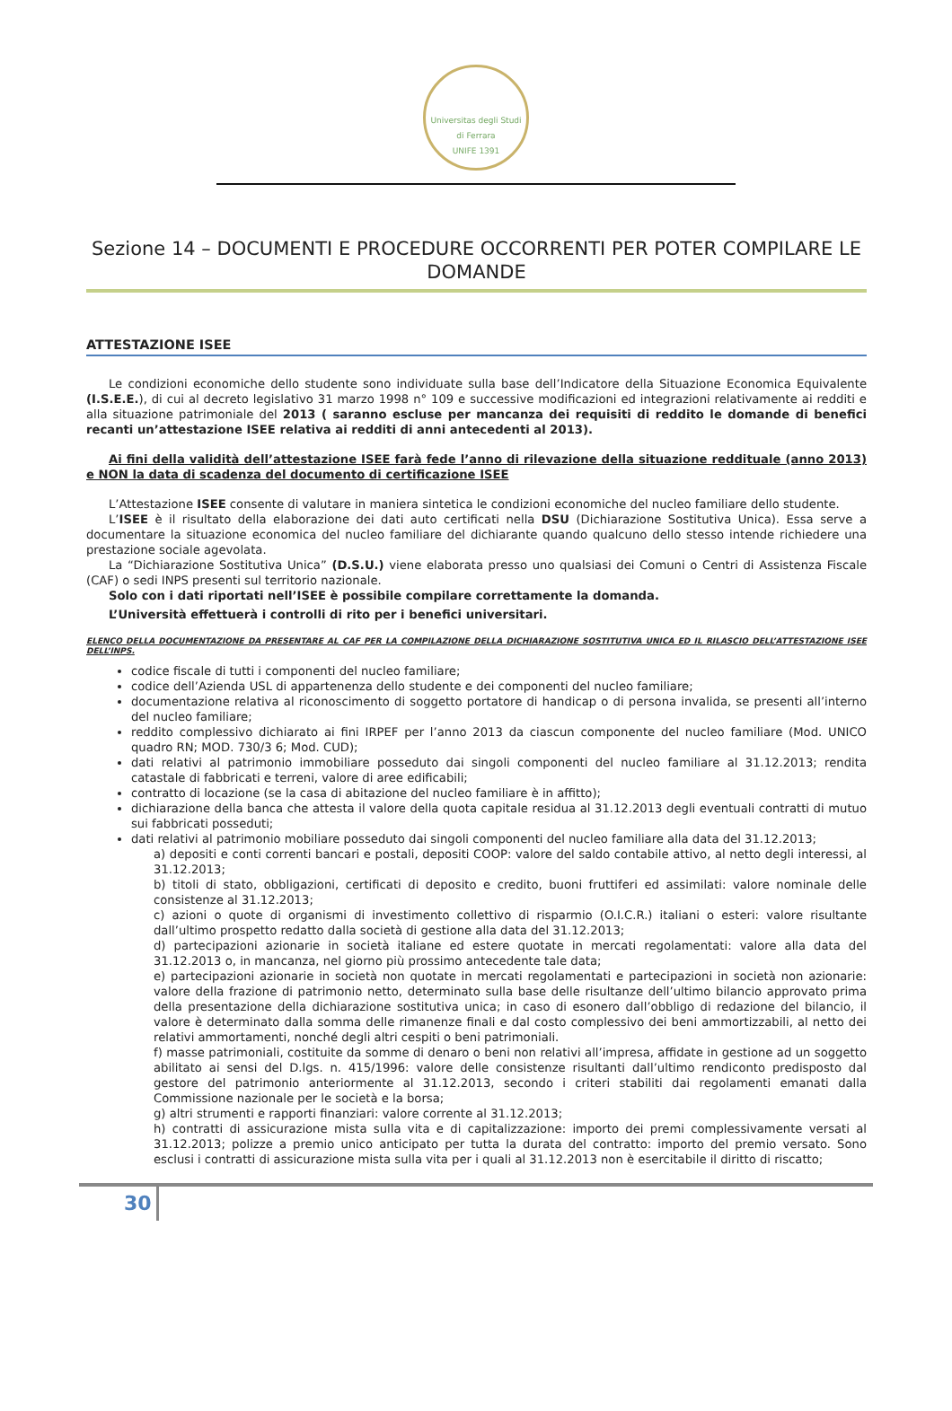Universitas degli Studi di Ferrara
UNIFE 1391
Sezione 14 – DOCUMENTI E PROCEDURE OCCORRENTI PER POTER COMPILARE LE DOMANDE
ATTESTAZIONE ISEE
Le condizioni economiche dello studente sono individuate sulla base dell’Indicatore della Situazione Economica Equivalente (I.S.E.E.), di cui al decreto legislativo 31 marzo 1998 n° 109 e successive modificazioni ed integrazioni relativamente ai redditi e alla situazione patrimoniale del 2013 ( saranno escluse per mancanza dei requisiti di reddito le domande di benefici recanti un’attestazione ISEE relativa ai redditi di anni antecedenti al 2013).
Ai fini della validità dell’attestazione ISEE farà fede l’anno di rilevazione della situazione reddituale (anno 2013) e NON la data di scadenza del documento di certificazione ISEE
L’Attestazione ISEE consente di valutare in maniera sintetica le condizioni economiche del nucleo familiare dello studente.
L’ISEE è il risultato della elaborazione dei dati auto certificati nella DSU (Dichiarazione Sostitutiva Unica). Essa serve a documentare la situazione economica del nucleo familiare del dichiarante quando qualcuno dello stesso intende richiedere una prestazione sociale agevolata.
La “Dichiarazione Sostitutiva Unica” (D.S.U.) viene elaborata presso uno qualsiasi dei Comuni o Centri di Assistenza Fiscale (CAF) o sedi INPS presenti sul territorio nazionale.
Solo con i dati riportati nell’ISEE è possibile compilare correttamente la domanda.
L’Università effettuerà i controlli di rito per i benefici universitari.
ELENCO DELLA DOCUMENTAZIONE DA PRESENTARE AL CAF PER LA COMPILAZIONE DELLA DICHIARAZIONE SOSTITUTIVA UNICA ED IL RILASCIO DELL’ATTESTAZIONE ISEE DELL’INPS.
codice fiscale di tutti i componenti del nucleo familiare;
codice dell’Azienda USL di appartenenza dello studente e dei componenti del nucleo familiare;
documentazione relativa al riconoscimento di soggetto portatore di handicap o di persona invalida, se presenti all’interno del nucleo familiare;
reddito complessivo dichiarato ai fini IRPEF per l’anno 2013 da ciascun componente del nucleo familiare (Mod. UNICO quadro RN; MOD. 730/3 6; Mod. CUD);
dati relativi al patrimonio immobiliare posseduto dai singoli componenti del nucleo familiare al 31.12.2013; rendita catastale di fabbricati e terreni, valore di aree edificabili;
contratto di locazione (se la casa di abitazione del nucleo familiare è in affitto);
dichiarazione della banca che attesta il valore della quota capitale residua al 31.12.2013 degli eventuali contratti di mutuo sui fabbricati posseduti;
dati relativi al patrimonio mobiliare posseduto dai singoli componenti del nucleo familiare alla data del 31.12.2013;
a) depositi e conti correnti bancari e postali, depositi COOP: valore del saldo contabile attivo, al netto degli interessi, al 31.12.2013;
b) titoli di stato, obbligazioni, certificati di deposito e credito, buoni fruttiferi ed assimilati: valore nominale delle consistenze al 31.12.2013;
c) azioni o quote di organismi di investimento collettivo di risparmio (O.I.C.R.) italiani o esteri: valore risultante dall’ultimo prospetto redatto dalla società di gestione alla data del 31.12.2013;
d) partecipazioni azionarie in società italiane ed estere quotate in mercati regolamentati: valore alla data del 31.12.2013 o, in mancanza, nel giorno più prossimo antecedente tale data;
e) partecipazioni azionarie in società non quotate in mercati regolamentati e partecipazioni in società non azionarie: valore della frazione di patrimonio netto, determinato sulla base delle risultanze dell’ultimo bilancio approvato prima della presentazione della dichiarazione sostitutiva unica; in caso di esonero dall’obbligo di redazione del bilancio, il valore è determinato dalla somma delle rimanenze finali e dal costo complessivo dei beni ammortizzabili, al netto dei relativi ammortamenti, nonché degli altri cespiti o beni patrimoniali.
f) masse patrimoniali, costituite da somme di denaro o beni non relativi all’impresa, affidate in gestione ad un soggetto abilitato ai sensi del D.lgs. n. 415/1996: valore delle consistenze risultanti dall’ultimo rendiconto predisposto dal gestore del patrimonio anteriormente al 31.12.2013, secondo i criteri stabiliti dai regolamenti emanati dalla Commissione nazionale per le società e la borsa;
g) altri strumenti e rapporti finanziari: valore corrente al 31.12.2013;
h) contratti di assicurazione mista sulla vita e di capitalizzazione: importo dei premi complessivamente versati al 31.12.2013; polizze a premio unico anticipato per tutta la durata del contratto: importo del premio versato. Sono esclusi i contratti di assicurazione mista sulla vita per i quali al 31.12.2013 non è esercitabile il diritto di riscatto;
30